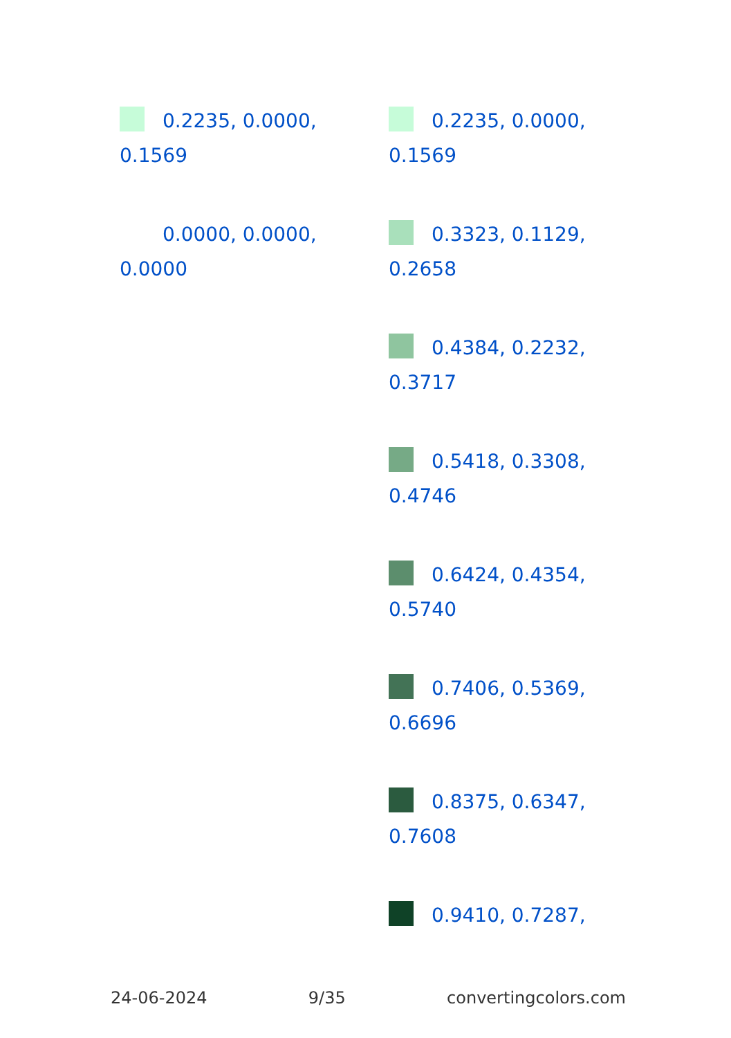0.2235, 0.0000,
0.1569
0.0000, 0.0000,
0.0000
0.2235, 0.0000,
0.1569
0.3323, 0.1129,
0.2658
0.4384, 0.2232,
0.3717
0.5418, 0.3308,
0.4746
0.6424, 0.4354,
0.5740
0.7406, 0.5369,
0.6696
0.8375, 0.6347,
0.7608
0.9410, 0.7287,
24-06-2024 9/35 convertingcolors.com